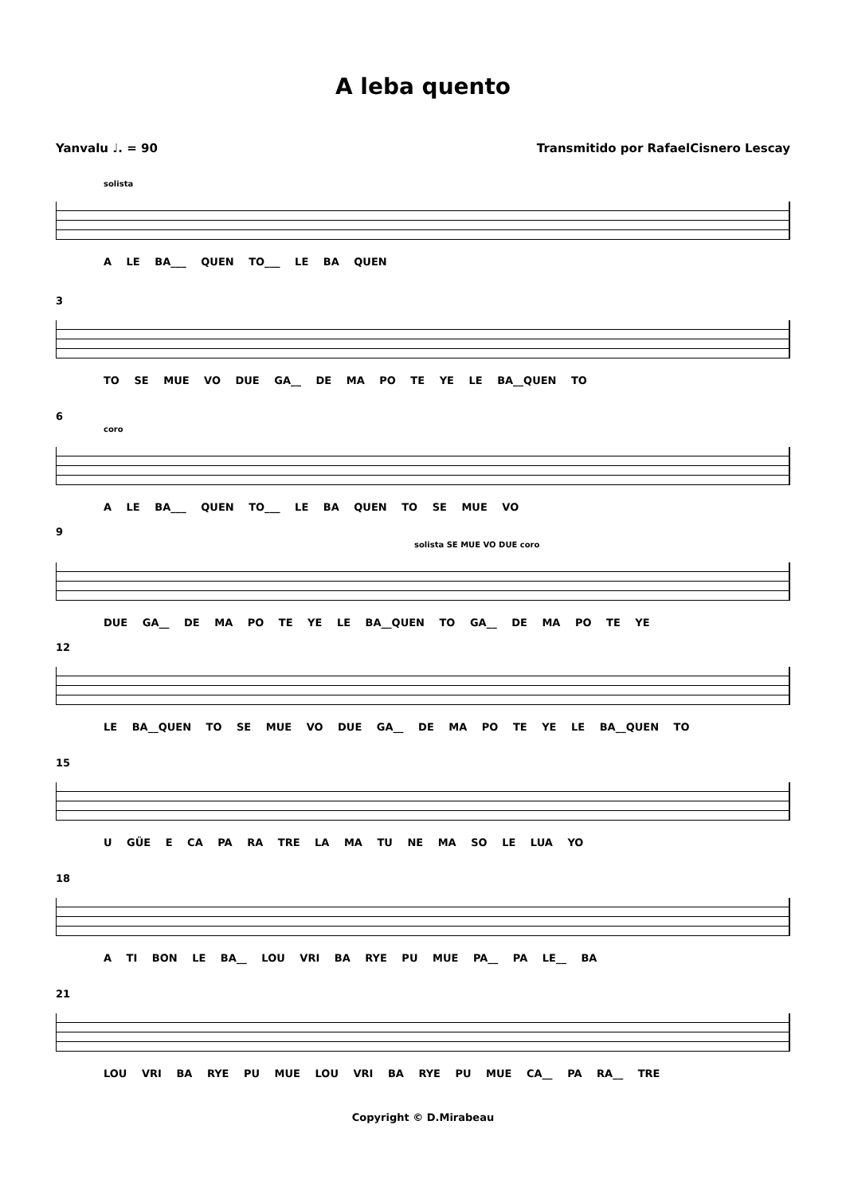A leba quento
Yanvalu ♩. = 90 Transmitido por RafaelCisnero Lescay
solista
A LE BA___ QUEN TO___ LE BA QUEN
3
TO SE MUE VO DUE GA__ DE MA PO TE YE LE BA__QUEN TO
6
coro
A LE BA___ QUEN TO___ LE BA QUEN TO SE MUE VO
9
solista SE MUE VO DUE coro
DUE GA__ DE MA PO TE YE LE BA__QUEN TO GA__ DE MA PO TE YE
12
LE BA__QUEN TO SE MUE VO DUE GA__ DE MA PO TE YE LE BA__QUEN TO
15
U GÜE E CA PA RA TRE LA MA TU NE MA SO LE LUA YO
18
A TI BON LE BA__ LOU VRI BA RYE PU MUE PA__ PA LE__ BA
21
LOU VRI BA RYE PU MUE LOU VRI BA RYE PU MUE CA__ PA RA__ TRE
Copyright © D.Mirabeau